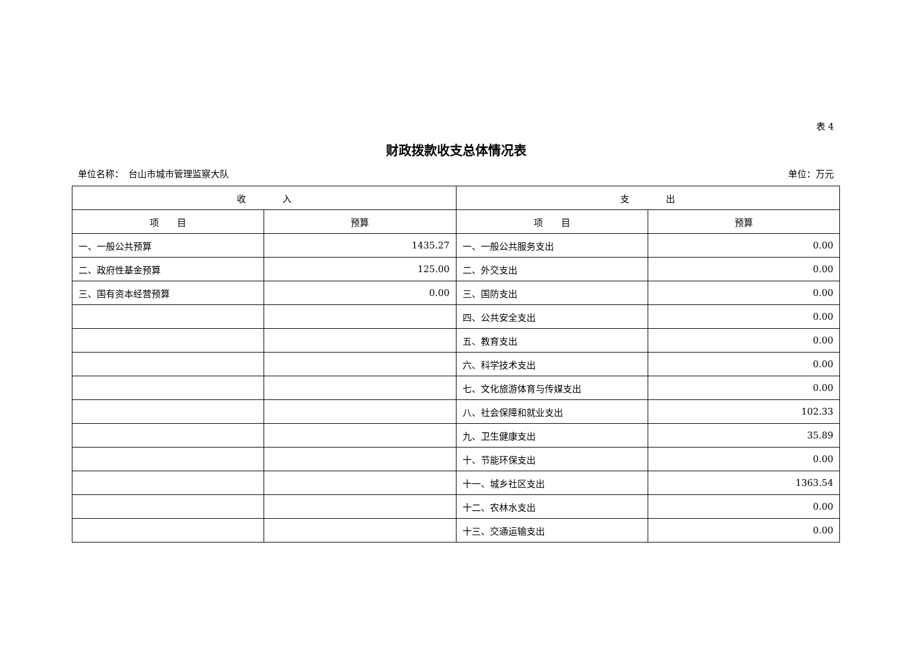表 4
财政拨款收支总体情况表
单位名称：　台山市城市管理监察大队 单位：万元
| 收 入 | | 支 出 | |
| --- | --- | --- | --- |
| 项 目 | 预算 | 项 目 | 预算 |
| 一、一般公共预算 | 1435.27 | 一、一般公共服务支出 | 0.00 |
| 二、政府性基金预算 | 125.00 | 二、外交支出 | 0.00 |
| 三、国有资本经营预算 | 0.00 | 三、国防支出 | 0.00 |
| | | 四、公共安全支出 | 0.00 |
| | | 五、教育支出 | 0.00 |
| | | 六、科学技术支出 | 0.00 |
| | | 七、文化旅游体育与传媒支出 | 0.00 |
| | | 八、社会保障和就业支出 | 102.33 |
| | | 九、卫生健康支出 | 35.89 |
| | | 十、节能环保支出 | 0.00 |
| | | 十一、城乡社区支出 | 1363.54 |
| | | 十二、农林水支出 | 0.00 |
| | | 十三、交通运输支出 | 0.00 |